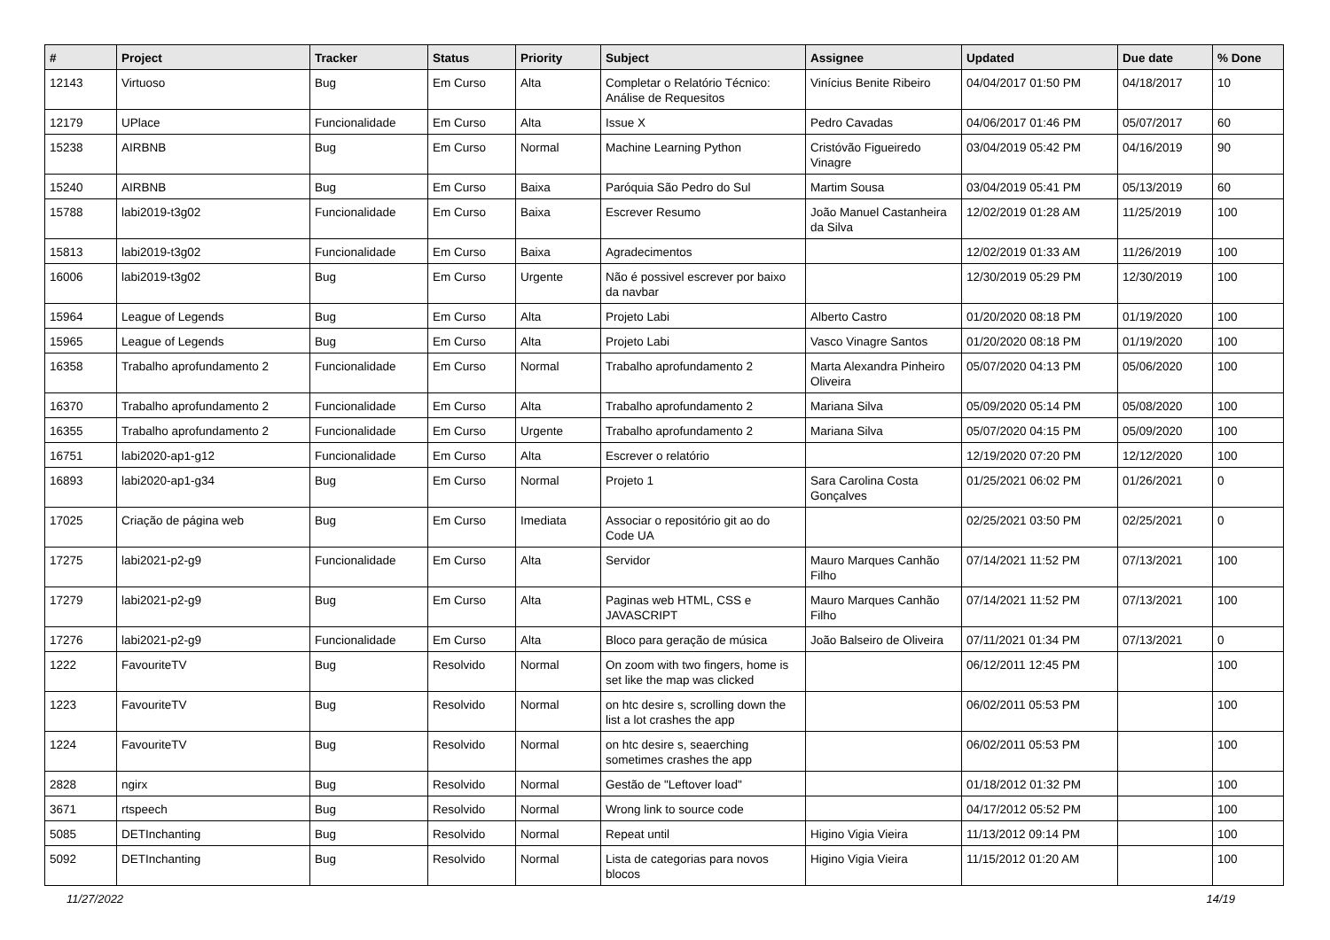| # | Project | Tracker | Status | Priority | Subject | Assignee | Updated | Due date | % Done |
| --- | --- | --- | --- | --- | --- | --- | --- | --- | --- |
| 12143 | Virtuoso | Bug | Em Curso | Alta | Completar o Relatório Técnico: Análise de Requesitos | Vinícius Benite Ribeiro | 04/04/2017 01:50 PM | 04/18/2017 | 10 |
| 12179 | UPlace | Funcionalidade | Em Curso | Alta | Issue X | Pedro Cavadas | 04/06/2017 01:46 PM | 05/07/2017 | 60 |
| 15238 | AIRBNB | Bug | Em Curso | Normal | Machine Learning Python | Cristóvão Figueiredo Vinagre | 03/04/2019 05:42 PM | 04/16/2019 | 90 |
| 15240 | AIRBNB | Bug | Em Curso | Baixa | Paróquia São Pedro do Sul | Martim Sousa | 03/04/2019 05:41 PM | 05/13/2019 | 60 |
| 15788 | labi2019-t3g02 | Funcionalidade | Em Curso | Baixa | Escrever Resumo | João Manuel Castanheira da Silva | 12/02/2019 01:28 AM | 11/25/2019 | 100 |
| 15813 | labi2019-t3g02 | Funcionalidade | Em Curso | Baixa | Agradecimentos | | 12/02/2019 01:33 AM | 11/26/2019 | 100 |
| 16006 | labi2019-t3g02 | Bug | Em Curso | Urgente | Não é possivel escrever por baixo da navbar | | 12/30/2019 05:29 PM | 12/30/2019 | 100 |
| 15964 | League of Legends | Bug | Em Curso | Alta | Projeto Labi | Alberto Castro | 01/20/2020 08:18 PM | 01/19/2020 | 100 |
| 15965 | League of Legends | Bug | Em Curso | Alta | Projeto Labi | Vasco Vinagre Santos | 01/20/2020 08:18 PM | 01/19/2020 | 100 |
| 16358 | Trabalho aprofundamento 2 | Funcionalidade | Em Curso | Normal | Trabalho aprofundamento 2 | Marta Alexandra Pinheiro Oliveira | 05/07/2020 04:13 PM | 05/06/2020 | 100 |
| 16370 | Trabalho aprofundamento 2 | Funcionalidade | Em Curso | Alta | Trabalho aprofundamento 2 | Mariana Silva | 05/09/2020 05:14 PM | 05/08/2020 | 100 |
| 16355 | Trabalho aprofundamento 2 | Funcionalidade | Em Curso | Urgente | Trabalho aprofundamento 2 | Mariana Silva | 05/07/2020 04:15 PM | 05/09/2020 | 100 |
| 16751 | labi2020-ap1-g12 | Funcionalidade | Em Curso | Alta | Escrever o relatório | | 12/19/2020 07:20 PM | 12/12/2020 | 100 |
| 16893 | labi2020-ap1-g34 | Bug | Em Curso | Normal | Projeto 1 | Sara Carolina Costa Gonçalves | 01/25/2021 06:02 PM | 01/26/2021 | 0 |
| 17025 | Criação de página web | Bug | Em Curso | Imediata | Associar o repositório git ao do Code UA | | 02/25/2021 03:50 PM | 02/25/2021 | 0 |
| 17275 | labi2021-p2-g9 | Funcionalidade | Em Curso | Alta | Servidor | Mauro Marques Canhão Filho | 07/14/2021 11:52 PM | 07/13/2021 | 100 |
| 17279 | labi2021-p2-g9 | Bug | Em Curso | Alta | Paginas web HTML, CSS e JAVASCRIPT | Mauro Marques Canhão Filho | 07/14/2021 11:52 PM | 07/13/2021 | 100 |
| 17276 | labi2021-p2-g9 | Funcionalidade | Em Curso | Alta | Bloco para geração de música | João Balseiro de Oliveira | 07/11/2021 01:34 PM | 07/13/2021 | 0 |
| 1222 | FavouriteTV | Bug | Resolvido | Normal | On zoom with two fingers, home is set like the map was clicked | | 06/12/2011 12:45 PM | | 100 |
| 1223 | FavouriteTV | Bug | Resolvido | Normal | on htc desire s, scrolling down the list a lot crashes the app | | 06/02/2011 05:53 PM | | 100 |
| 1224 | FavouriteTV | Bug | Resolvido | Normal | on htc desire s, seaerching sometimes crashes the app | | 06/02/2011 05:53 PM | | 100 |
| 2828 | ngirx | Bug | Resolvido | Normal | Gestão de "Leftover load" | | 01/18/2012 01:32 PM | | 100 |
| 3671 | rtspeech | Bug | Resolvido | Normal | Wrong link to source code | | 04/17/2012 05:52 PM | | 100 |
| 5085 | DETInchanting | Bug | Resolvido | Normal | Repeat until | Higino Vigia Vieira | 11/13/2012 09:14 PM | | 100 |
| 5092 | DETInchanting | Bug | Resolvido | Normal | Lista de categorias para novos blocos | Higino Vigia Vieira | 11/15/2012 01:20 AM | | 100 |
11/27/2022 14/19